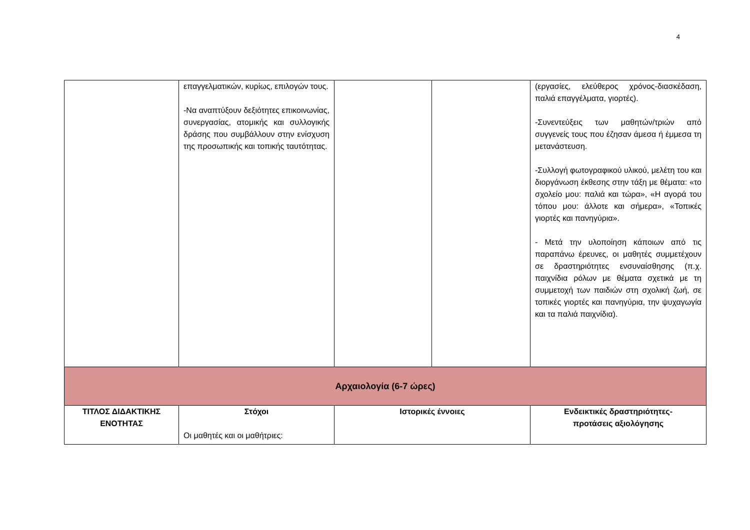4
| | επαγγελματικών, κυρίως, επιλογών τους. -Να αναπτύξουν δεξιότητες επικοινωνίας, συνεργασίας, ατομικής και συλλογικής δράσης που συμβάλλουν στην ενίσχυση της προσωπικής και τοπικής ταυτότητας. | | | (εργασίες, ελεύθερος χρόνος-διασκέδαση, παλιά επαγγέλματα, γιορτές). -Συνεντεύξεις των μαθητών/τριών από συγγενείς τους που έζησαν άμεσα ή έμμεσα τη μετανάστευση. -Συλλογή φωτογραφικού υλικού, μελέτη του και διοργάνωση έκθεσης στην τάξη με θέματα: «το σχολείο μου: παλιά και τώρα», «Η αγορά του τόπου μου: άλλοτε και σήμερα», «Τοπικές γιορτές και πανηγύρια». - Μετά την υλοποίηση κάποιων από τις παραπάνω έρευνες, οι μαθητές συμμετέχουν σε δραστηριότητες ενσυναίσθησης (π.χ. παιχνίδια ρόλων με θέματα σχετικά με τη συμμετοχή των παιδιών στη σχολική ζωή, σε τοπικές γιορτές και πανηγύρια, την ψυχαγωγία και τα παλιά παιχνίδια). |
| Αρχαιολογία (6-7 ώρες) | | | | |
| ΤΙΤΛΟΣ ΔΙΔΑΚΤΙΚΗΣ ΕΝΟΤΗΤΑΣ | Στόχοι Οι μαθητές και οι μαθήτριες: | Ιστορικές έννοιες | | Ενδεικτικές δραστηριότητες- προτάσεις αξιολόγησης |